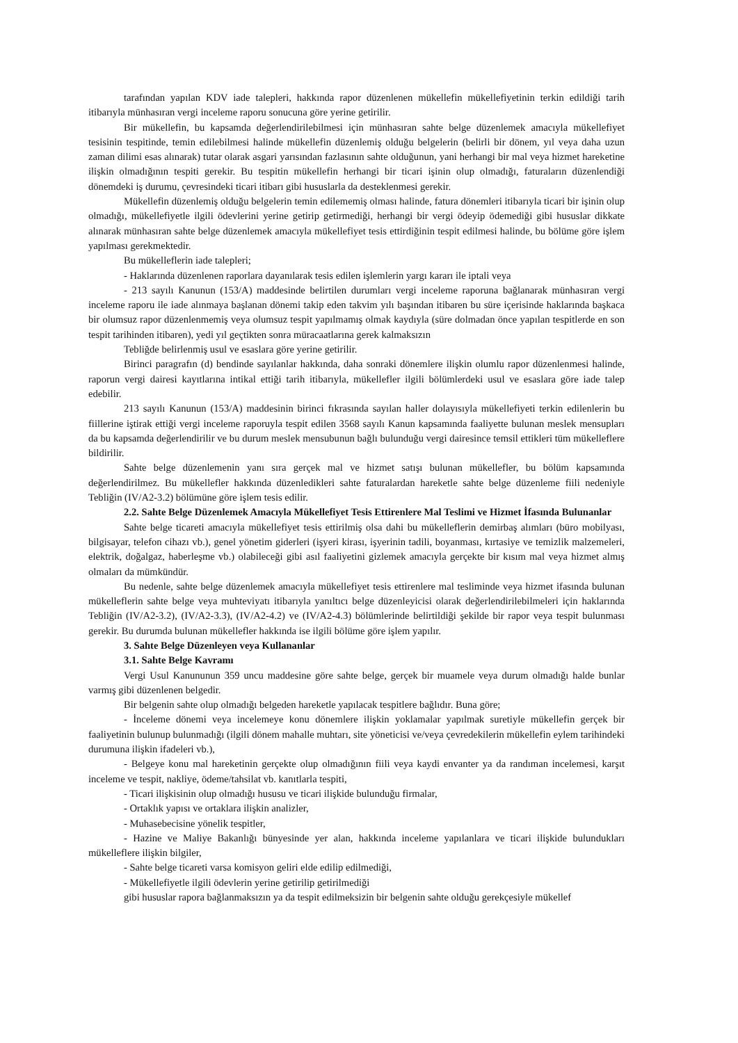tarafından yapılan KDV iade talepleri, hakkında rapor düzenlenen mükellefin mükellefiyetinin terkin edildiği tarih itibarıyla münhasıran vergi inceleme raporu sonucuna göre yerine getirilir.
Bir mükellefin, bu kapsamda değerlendirilebilmesi için münhasıran sahte belge düzenlemek amacıyla mükellefiyet tesisinin tespitinde, temin edilebilmesi halinde mükellefin düzenlemiş olduğu belgelerin (belirli bir dönem, yıl veya daha uzun zaman dilimi esas alınarak) tutar olarak asgari yarısından fazlasının sahte olduğunun, yani herhangi bir mal veya hizmet hareketine ilişkin olmadığının tespiti gerekir. Bu tespitin mükellefin herhangi bir ticari işinin olup olmadığı, faturaların düzenlendiği dönemdeki iş durumu, çevresindeki ticari itibarı gibi hususlarla da desteklenmesi gerekir.
Mükellefin düzenlemiş olduğu belgelerin temin edilememiş olması halinde, fatura dönemleri itibarıyla ticari bir işinin olup olmadığı, mükellefiyetle ilgili ödevlerini yerine getirip getirmediği, herhangi bir vergi ödeyip ödemediği gibi hususlar dikkate alınarak münhasıran sahte belge düzenlemek amacıyla mükellefiyet tesis ettirdiğinin tespit edilmesi halinde, bu bölüme göre işlem yapılması gerekmektedir.
Bu mükelleflerin iade talepleri;
- Haklarında düzenlenen raporlara dayanılarak tesis edilen işlemlerin yargı kararı ile iptali veya
- 213 sayılı Kanunun (153/A) maddesinde belirtilen durumları vergi inceleme raporuna bağlanarak münhasıran vergi inceleme raporu ile iade alınmaya başlanan dönemi takip eden takvim yılı başından itibaren bu süre içerisinde haklarında başkaca bir olumsuz rapor düzenlenmemiş veya olumsuz tespit yapılmamış olmak kaydıyla (süre dolmadan önce yapılan tespitlerde en son tespit tarihinden itibaren), yedi yıl geçtikten sonra müracaatlarına gerek kalmaksızın
Tebliğde belirlenmiş usul ve esaslara göre yerine getirilir.
Birinci paragrafın (d) bendinde sayılanlar hakkında, daha sonraki dönemlere ilişkin olumlu rapor düzenlenmesi halinde, raporun vergi dairesi kayıtlarına intikal ettiği tarih itibarıyla, mükellefler ilgili bölümlerdeki usul ve esaslara göre iade talep edebilir.
213 sayılı Kanunun (153/A) maddesinin birinci fıkrasında sayılan haller dolayısıyla mükellefiyeti terkin edilenlerin bu fiillerine iştirak ettiği vergi inceleme raporuyla tespit edilen 3568 sayılı Kanun kapsamında faaliyette bulunan meslek mensupları da bu kapsamda değerlendirilir ve bu durum meslek mensubunun bağlı bulunduğu vergi dairesince temsil ettikleri tüm mükelleflere bildirilir.
Sahte belge düzenlemenin yanı sıra gerçek mal ve hizmet satışı bulunan mükellefler, bu bölüm kapsamında değerlendirilmez. Bu mükellefler hakkında düzenledikleri sahte faturalardan hareketle sahte belge düzenleme fiili nedeniyle Tebliğin (IV/A2-3.2) bölümüne göre işlem tesis edilir.
2.2. Sahte Belge Düzenlemek Amacıyla Mükellefiyet Tesis Ettirenlere Mal Teslimi ve Hizmet İfasında Bulunanlar
Sahte belge ticareti amacıyla mükellefiyet tesis ettirilmiş olsa dahi bu mükelleflerin demirbaş alımları (büro mobilyası, bilgisayar, telefon cihazı vb.), genel yönetim giderleri (işyeri kirası, işyerinin tadili, boyanması, kırtasiye ve temizlik malzemeleri, elektrik, doğalgaz, haberleşme vb.) olabileceği gibi asıl faaliyetini gizlemek amacıyla gerçekte bir kısım mal veya hizmet almış olmaları da mümkündür.
Bu nedenle, sahte belge düzenlemek amacıyla mükellefiyet tesis ettirenlere mal tesliminde veya hizmet ifasında bulunan mükelleflerin sahte belge veya muhteviyatı itibarıyla yanıltıcı belge düzenleyicisi olarak değerlendirilebilmeleri için haklarında Tebliğin (IV/A2-3.2), (IV/A2-3.3), (IV/A2-4.2) ve (IV/A2-4.3) bölümlerinde belirtildiği şekilde bir rapor veya tespit bulunması gerekir. Bu durumda bulunan mükellefler hakkında ise ilgili bölüme göre işlem yapılır.
3. Sahte Belge Düzenleyen veya Kullananlar
3.1. Sahte Belge Kavramı
Vergi Usul Kanununun 359 uncu maddesine göre sahte belge, gerçek bir muamele veya durum olmadığı halde bunlar varmış gibi düzenlenen belgedir.
Bir belgenin sahte olup olmadığı belgeden hareketle yapılacak tespitlere bağlıdır. Buna göre;
- İnceleme dönemi veya incelemeye konu dönemlere ilişkin yoklamalar yapılmak suretiyle mükellefin gerçek bir faaliyetinin bulunup bulunmadığı (ilgili dönem mahalle muhtarı, site yöneticisi ve/veya çevredekilerin mükellefin eylem tarihindeki durumuna ilişkin ifadeleri vb.),
- Belgeye konu mal hareketinin gerçekte olup olmadığının fiili veya kaydi envanter ya da randıman incelemesi, karşıt inceleme ve tespit, nakliye, ödeme/tahsilat vb. kanıtlarla tespiti,
- Ticari ilişkisinin olup olmadığı hususu ve ticari ilişkide bulunduğu firmalar,
- Ortaklık yapısı ve ortaklara ilişkin analizler,
- Muhasebecisine yönelik tespitler,
- Hazine ve Maliye Bakanlığı bünyesinde yer alan, hakkında inceleme yapılanlara ve ticari ilişkide bulundukları mükelleflere ilişkin bilgiler,
- Sahte belge ticareti varsa komisyon geliri elde edilip edilmediği,
- Mükellefiyetle ilgili ödevlerin yerine getirilip getirilmediği
gibi hususlar rapora bağlanmaksızın ya da tespit edilmeksizin bir belgenin sahte olduğu gerekçesiyle mükellef